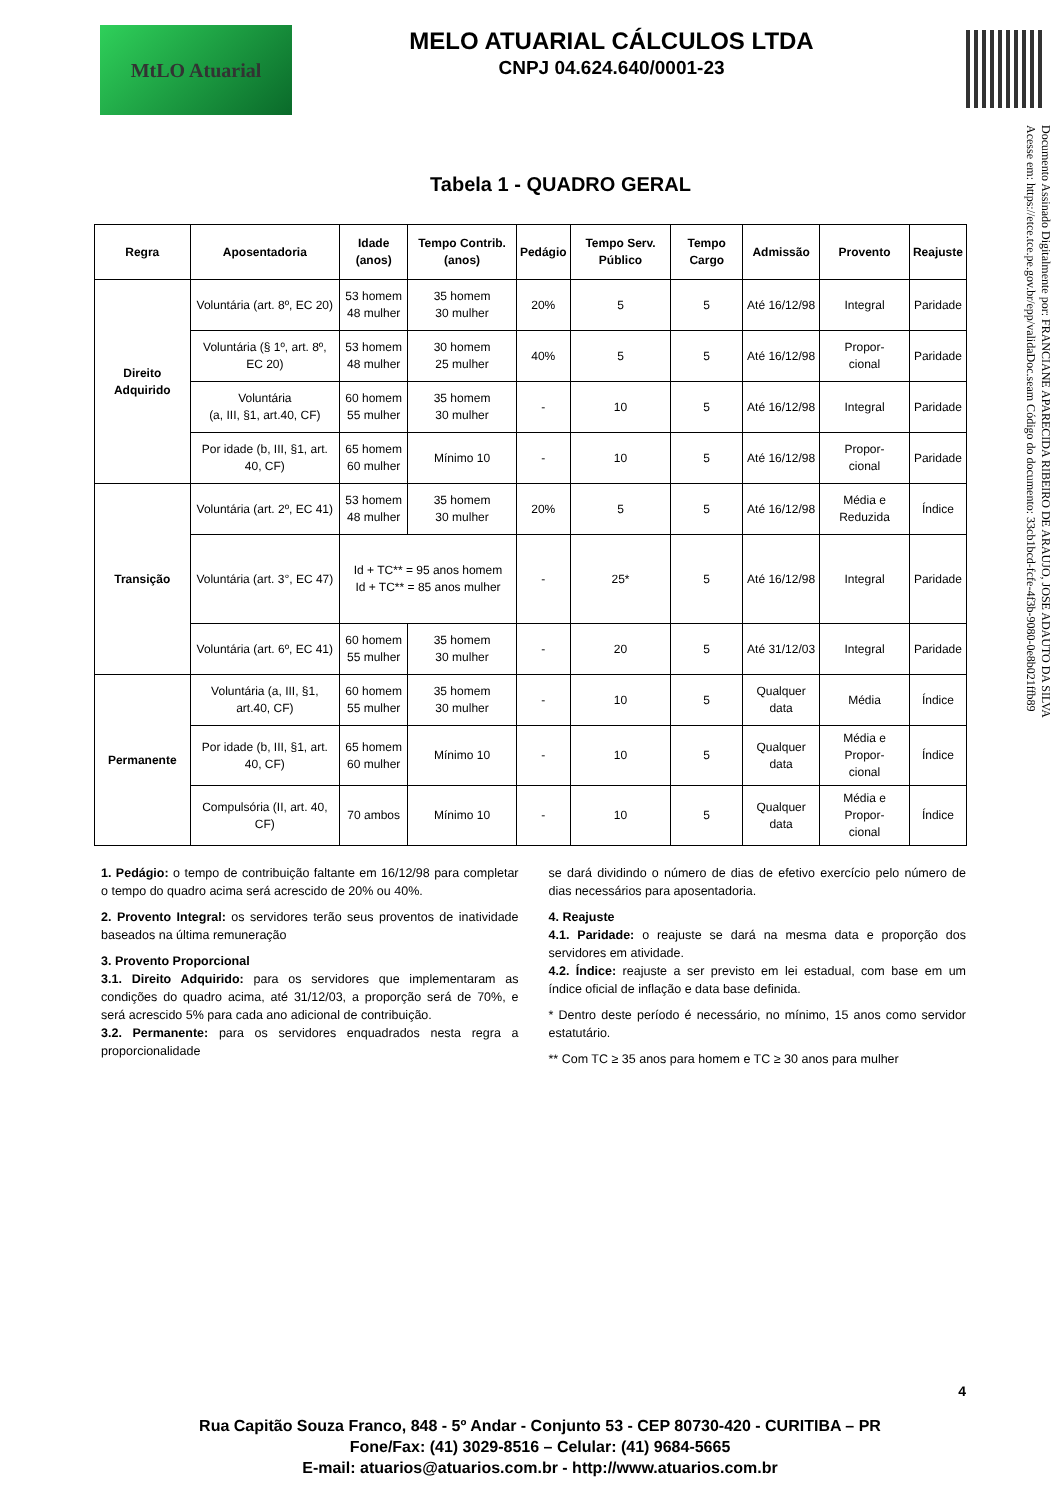MtLO Atuarial
MELO ATUARIAL CÁLCULOS LTDA
CNPJ 04.624.640/0001-23
Documento Assinado Digitalmente por: FRANCIANE APARECIDA RIBEIRO DE ARAUJO, JOSE ADAUTO DA SILVA
Acesse em: https://etce.tce.pe.gov.br/epp/validaDoc.seam Código do documento: 33cb1bcd-fcfe-4f3b-9080-0e8b021ffb89
Tabela 1 - QUADRO GERAL
| Regra | Aposentadoria | Idade (anos) | Tempo Contrib. (anos) | Pedágio | Tempo Serv. Público | Tempo Cargo | Admissão | Provento | Reajuste |
| --- | --- | --- | --- | --- | --- | --- | --- | --- | --- |
| Direito Adquirido | Voluntária (art. 8º, EC 20) | 53 homem 48 mulher | 35 homem 30 mulher | 20% | 5 | 5 | Até 16/12/98 | Integral | Paridade |
| | Voluntária (§ 1º, art. 8º, EC 20) | 53 homem 48 mulher | 30 homem 25 mulher | 40% | 5 | 5 | Até 16/12/98 | Propor- cional | Paridade |
| | Voluntária (a, III, §1, art.40, CF) | 60 homem 55 mulher | 35 homem 30 mulher | - | 10 | 5 | Até 16/12/98 | Integral | Paridade |
| | Por idade (b, III, §1, art. 40, CF) | 65 homem 60 mulher | Mínimo 10 | - | 10 | 5 | Até 16/12/98 | Propor- cional | Paridade |
| Transição | Voluntária (art. 2º, EC 41) | 53 homem 48 mulher | 35 homem 30 mulher | 20% | 5 | 5 | Até 16/12/98 | Média e Reduzida | Índice |
| | Voluntária (art. 3°, EC 47) | Id + TC** = 95 anos homem Id + TC** = 85 anos mulher | | - | 25* | 5 | Até 16/12/98 | Integral | Paridade |
| | Voluntária (art. 6º, EC 41) | 60 homem 55 mulher | 35 homem 30 mulher | - | 20 | 5 | Até 31/12/03 | Integral | Paridade |
| Permanente | Voluntária (a, III, §1, art.40, CF) | 60 homem 55 mulher | 35 homem 30 mulher | - | 10 | 5 | Qualquer data | Média | Índice |
| | Por idade (b, III, §1, art. 40, CF) | 65 homem 60 mulher | Mínimo 10 | - | 10 | 5 | Qualquer data | Média e Propor- cional | Índice |
| | Compulsória (II, art. 40, CF) | 70 ambos | Mínimo 10 | - | 10 | 5 | Qualquer data | Média e Propor- cional | Índice |
1. Pedágio: o tempo de contribuição faltante em 16/12/98 para completar o tempo do quadro acima será acrescido de 20% ou 40%.
2. Provento Integral: os servidores terão seus proventos de inatividade baseados na última remuneração
3. Provento Proporcional
3.1. Direito Adquirido: para os servidores que implementaram as condições do quadro acima, até 31/12/03, a proporção será de 70%, e será acrescido 5% para cada ano adicional de contribuição.
3.2. Permanente: para os servidores enquadrados nesta regra a proporcionalidade
se dará dividindo o número de dias de efetivo exercício pelo número de dias necessários para aposentadoria.
4. Reajuste
4.1. Paridade: o reajuste se dará na mesma data e proporção dos servidores em atividade.
4.2. Índice: reajuste a ser previsto em lei estadual, com base em um índice oficial de inflação e data base definida.
* Dentro deste período é necessário, no mínimo, 15 anos como servidor estatutário.
** Com TC ≥ 35 anos para homem e TC ≥ 30 anos para mulher
4
Rua Capitão Souza Franco, 848 - 5º Andar - Conjunto 53 - CEP 80730-420 - CURITIBA – PR
Fone/Fax: (41) 3029-8516 – Celular: (41) 9684-5665
E-mail: atuarios@atuarios.com.br - http://www.atuarios.com.br